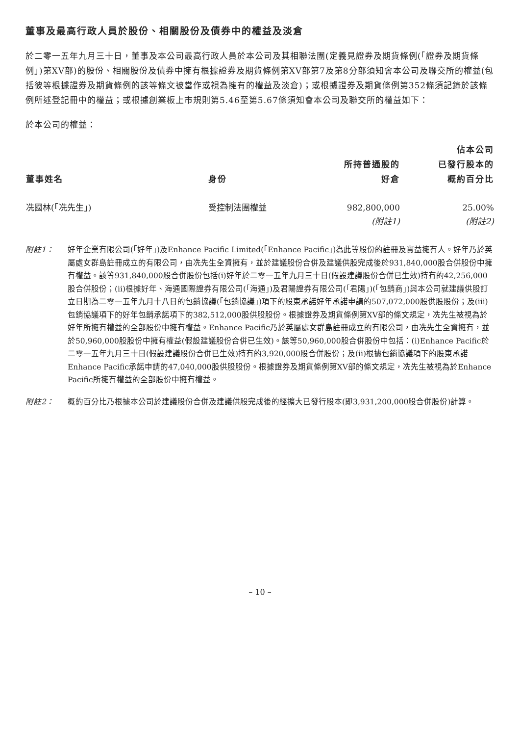董事及最高行政人員於股份、相關股份及債券中的權益及淡倉
於二零一五年九月三十日，董事及本公司最高行政人員於本公司及其相聯法團(定義見證券及期貨條例(「證券及期貨條例」)第XV部)的股份、相關股份及債券中擁有根據證券及期貨條例第XV部第7及第8分部須知會本公司及聯交所的權益(包括彼等根據證券及期貨條例的該等條文被當作或視為擁有的權益及淡倉)；或根據證券及期貨條例第352條須記錄於該條例所述登記冊中的權益；或根據創業板上市規則第5.46至第5.67條須知會本公司及聯交所的權益如下：
於本公司的權益：
| 董事姓名 | 身份 | 所持普通股的 好倉 | 佔本公司 已發行股本的 概約百分比 |
| --- | --- | --- | --- |
| 冼國林(「冼先生」) | 受控制法團權益 | 982,800,000 (附註1) | 25.00% (附註2) |
附註1： 好年企業有限公司(「好年」)及Enhance Pacific Limited(「Enhance Pacific」)為此等股份的註冊及實益擁有人。好年乃於英屬處女群島註冊成立的有限公司，由冼先生全資擁有，並於建議股份合併及建議供股完成後於931,840,000股合併股份中擁有權益。該等931,840,000股合併股份包括(i)好年於二零一五年九月三十日(假設建議股份合併已生效)持有的42,256,000股合併股份；(ii)根據好年、海通國際證券有限公司(「海通」)及君陽證券有限公司(「君陽」)(「包銷商」)與本公司就建議供股訂立日期為二零一五年九月十八日的包銷協議(「包銷協議」)項下的股東承諾好年承諾申請的507,072,000股供股股份；及(iii)包銷協議項下的好年包銷承諾項下的382,512,000股供股股份。根據證券及期貨條例第XV部的條文規定，冼先生被視為於好年所擁有權益的全部股份中擁有權益。Enhance Pacific乃於英屬處女群島註冊成立的有限公司，由冼先生全資擁有，並於50,960,000股股份中擁有權益(假設建議股份合併已生效)。該等50,960,000股合併股份中包括：(i)Enhance Pacific於二零一五年九月三十日(假設建議股份合併已生效)持有的3,920,000股合併股份；及(ii)根據包銷協議項下的股東承諾Enhance Pacific承諾申請的47,040,000股供股股份。根據證券及期貨條例第XV部的條文規定，冼先生被視為於Enhance Pacific所擁有權益的全部股份中擁有權益。
附註2： 概約百分比乃根據本公司於建議股份合併及建議供股完成後的經擴大已發行股本(即3,931,200,000股合併股份)計算。
– 10 –